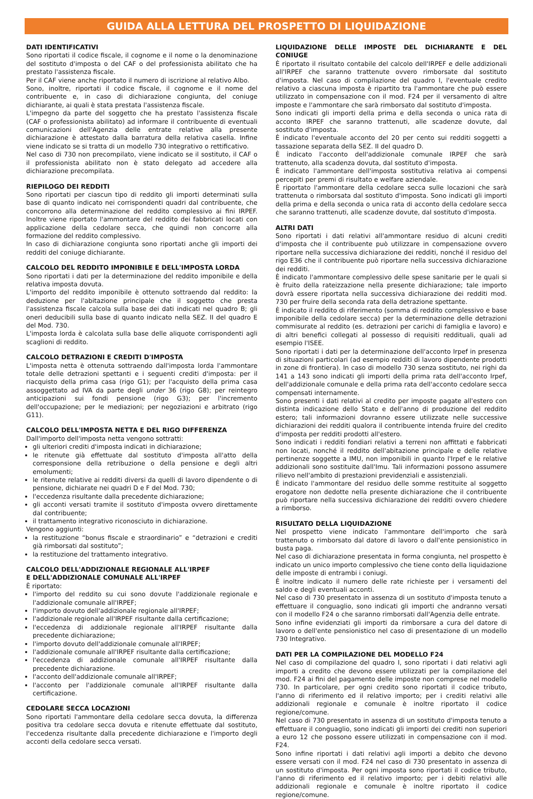GUIDA ALLA LETTURA DEL PROSPETTO DI LIQUIDAZIONE
DATI IDENTIFICATIVI
Sono riportati il codice fiscale, il cognome e il nome o la denominazione del sostituto d'imposta o del CAF o del professionista abilitato che ha prestato l'assistenza fiscale.
Per il CAF viene anche riportato il numero di iscrizione al relativo Albo.
Sono, inoltre, riportati il codice fiscale, il cognome e il nome del contribuente e, in caso di dichiarazione congiunta, del coniuge dichiarante, ai quali è stata prestata l'assistenza fiscale.
L'impegno da parte del soggetto che ha prestato l'assistenza fiscale (CAF o professionista abilitato) ad informare il contribuente di eventuali comunicazioni dell'Agenzia delle entrate relative alla presente dichiarazione è attestato dalla barratura della relativa casella. Infine viene indicato se si tratta di un modello 730 integrativo o rettificativo.
Nel caso di 730 non precompilato, viene indicato se il sostituto, il CAF o il professionista abilitato non è stato delegato ad accedere alla dichiarazione precompilata.
RIEPILOGO DEI REDDITI
Sono riportati per ciascun tipo di reddito gli importi determinati sulla base di quanto indicato nei corrispondenti quadri dal contribuente, che concorrono alla determinazione del reddito complessivo ai fini IRPEF. Inoltre viene riportato l'ammontare del reddito dei fabbricati locati con applicazione della cedolare secca, che quindi non concorre alla formazione del reddito complessivo.
In caso di dichiarazione congiunta sono riportati anche gli importi dei redditi del coniuge dichiarante.
CALCOLO DEL REDDITO IMPONIBILE E DELL'IMPOSTA LORDA
Sono riportati i dati per la determinazione del reddito imponibile e della relativa imposta dovuta.
L'importo del reddito imponibile è ottenuto sottraendo dal reddito: la deduzione per l'abitazione principale che il soggetto che presta l'assistenza fiscale calcola sulla base dei dati indicati nel quadro B; gli oneri deducibili sulla base di quanto indicato nella SEZ. II del quadro E del Mod. 730.
L'imposta lorda è calcolata sulla base delle aliquote corrispondenti agli scaglioni di reddito.
CALCOLO DETRAZIONI E CREDITI D'IMPOSTA
L'imposta netta è ottenuta sottraendo dall'imposta lorda l'ammontare totale delle detrazioni spettanti e i seguenti crediti d'imposta: per il riacquisto della prima casa (rigo G1); per l'acquisto della prima casa assoggettato ad IVA da parte degli under 36 (rigo G8); per reintegro anticipazioni sui fondi pensione (rigo G3); per l'incremento dell'occupazione; per le mediazioni; per negoziazioni e arbitrato (rigo G11).
CALCOLO DELL'IMPOSTA NETTA E DEL RIGO DIFFERENZA
Dall'importo dell'imposta netta vengono sottratti:
gli ulteriori crediti d'imposta indicati in dichiarazione;
le ritenute già effettuate dal sostituto d'imposta all'atto della corresponsione della retribuzione o della pensione e degli altri emolumenti;
le ritenute relative ai redditi diversi da quelli di lavoro dipendente o di pensione, dichiarate nei quadri D e F del Mod. 730;
l'eccedenza risultante dalla precedente dichiarazione;
gli acconti versati tramite il sostituto d'imposta ovvero direttamente dal contribuente;
il trattamento integrativo riconosciuto in dichiarazione.
Vengono aggiunti:
la restituzione “bonus fiscale e straordinario” e “detrazioni e crediti già rimborsati dal sostituto”;
la restituzione del trattamento integrativo.
CALCOLO DELL'ADDIZIONALE REGIONALE ALL'IRPEF
E DELL'ADDIZIONALE COMUNALE ALL'IRPEF
È riportato:
l'importo del reddito su cui sono dovute l'addizionale regionale e l'addizionale comunale all'IRPEF;
l'importo dovuto dell'addizionale regionale all'IRPEF;
l'addizionale regionale all'IRPEF risultante dalla certificazione;
l'eccedenza di addizionale regionale all'IRPEF risultante dalla precedente dichiarazione;
l'importo dovuto dell'addizionale comunale all'IRPEF;
l'addizionale comunale all'IRPEF risultante dalla certificazione;
l'eccedenza di addizionale comunale all'IRPEF risultante dalla precedente dichiarazione.
l'acconto dell'addizionale comunale all'IRPEF;
l'acconto per l'addizionale comunale all'IRPEF risultante dalla certificazione.
CEDOLARE SECCA LOCAZIONI
Sono riportati l'ammontare della cedolare secca dovuta, la differenza positiva tra cedolare secca dovuta e ritenute effettuate dal sostituto, l'eccedenza risultante dalla precedente dichiarazione e l'importo degli acconti della cedolare secca versati.
LIQUIDAZIONE DELLE IMPOSTE DEL DICHIARANTE E DEL CONIUGE
È riportato il risultato contabile del calcolo dell'IRPEF e delle addizionali all'IRPEF che saranno trattenute ovvero rimborsate dal sostituto d'imposta. Nel caso di compilazione del quadro I, l'eventuale credito relativo a ciascuna imposta è ripartito tra l'ammontare che può essere utilizzato in compensazione con il mod. F24 per il versamento di altre imposte e l'ammontare che sarà rimborsato dal sostituto d'imposta.
Sono indicati gli importi della prima e della seconda o unica rata di acconto IRPEF che saranno trattenuti, alle scadenze dovute, dal sostituto d'imposta.
È indicato l'eventuale acconto del 20 per cento sui redditi soggetti a tassazione separata della SEZ. II del quadro D.
È indicato l'acconto dell'addizionale comunale IRPEF che sarà trattenuto, alla scadenza dovuta, dal sostituto d'imposta.
È indicato l'ammontare dell'imposta sostitutiva relativa ai compensi percepiti per premi di risultato e welfare aziendale.
È riportato l'ammontare della cedolare secca sulle locazioni che sarà trattenuta o rimborsata dal sostituto d'imposta. Sono indicati gli importi della prima e della seconda o unica rata di acconto della cedolare secca che saranno trattenuti, alle scadenze dovute, dal sostituto d'imposta.
ALTRI DATI
Sono riportati i dati relativi all'ammontare residuo di alcuni crediti d'imposta che il contribuente può utilizzare in compensazione ovvero riportare nella successiva dichiarazione dei redditi, nonché il residuo del rigo E36 che il contribuente può riportare nella successiva dichiarazione dei redditi.
È indicato l'ammontare complessivo delle spese sanitarie per le quali si è fruito della rateizzazione nella presente dichiarazione; tale importo dovrà essere riportata nella successiva dichiarazione dei redditi mod. 730 per fruire della seconda rata della detrazione spettante.
È indicato il reddito di riferimento (somma di reddito complessivo e base imponibile della cedolare secca) per la determinazione delle detrazioni commisurate al reddito (es. detrazioni per carichi di famiglia e lavoro) e di altri benefici collegati al possesso di requisiti reddituali, quali ad esempio l'ISEE.
Sono riportati i dati per la determinazione dell'acconto Irpef in presenza di situazioni particolari (ad esempio redditi di lavoro dipendente prodotti in zone di frontiera). In caso di modello 730 senza sostituto, nei righi da 141 a 143 sono indicati gli importi della prima rata dell'acconto Irpef, dell'addizionale comunale e della prima rata dell'acconto cedolare secca compensati internamente.
Sono presenti i dati relativi al credito per imposte pagate all'estero con distinta indicazione dello Stato e dell'anno di produzione del reddito estero; tali informazioni dovranno essere utilizzate nelle successive dichiarazioni dei redditi qualora il contribuente intenda fruire del credito d'imposta per redditi prodotti all'estero.
Sono indicati i redditi fondiari relativi a terreni non affittati e fabbricati non locati, nonché il reddito dell'abitazione principale e delle relative pertinenze soggette a IMU, non imponibili in quanto l'Irpef e le relative addizionali sono sostituite dall'Imu. Tali informazioni possono assumere rilievo nell'ambito di prestazioni previdenziali e assistenziali.
È indicato l'ammontare del residuo delle somme restituite al soggetto erogatore non dedotte nella presente dichiarazione che il contribuente può riportare nella successiva dichiarazione dei redditi ovvero chiedere a rimborso.
RISULTATO DELLA LIQUIDAZIONE
Nel prospetto viene indicato l'ammontare dell'importo che sarà trattenuto o rimborsato dal datore di lavoro o dall'ente pensionistico in busta paga.
Nel caso di dichiarazione presentata in forma congiunta, nel prospetto è indicato un unico importo complessivo che tiene conto della liquidazione delle imposte di entrambi i coniugi.
È inoltre indicato il numero delle rate richieste per i versamenti del saldo e degli eventuali acconti.
Nel caso di 730 presentato in assenza di un sostituto d'imposta tenuto a effettuare il conguaglio, sono indicati gli importi che andranno versati con il modello F24 o che saranno rimborsati dall'Agenzia delle entrate.
Sono infine evidenziati gli importi da rimborsare a cura del datore di lavoro o dell'ente pensionistico nel caso di presentazione di un modello 730 Integrativo.
DATI PER LA COMPILAZIONE DEL MODELLO F24
Nel caso di compilazione del quadro I, sono riportati i dati relativi agli importi a credito che devono essere utilizzati per la compilazione del mod. F24 ai fini del pagamento delle imposte non comprese nel modello 730. In particolare, per ogni credito sono riportati il codice tributo, l'anno di riferimento ed il relativo importo; per i crediti relativi alle addizionali regionale e comunale è inoltre riportato il codice regione/comune.
Nel caso di 730 presentato in assenza di un sostituto d'imposta tenuto a effettuare il conguaglio, sono indicati gli importi dei crediti non superiori a euro 12 che possono essere utilizzati in compensazione con il mod. F24.
Sono infine riportati i dati relativi agli importi a debito che devono essere versati con il mod. F24 nel caso di 730 presentato in assenza di un sostituto d'imposta. Per ogni imposta sono riportati il codice tributo, l'anno di riferimento ed il relativo importo; per i debiti relativi alle addizionali regionale e comunale è inoltre riportato il codice regione/comune.